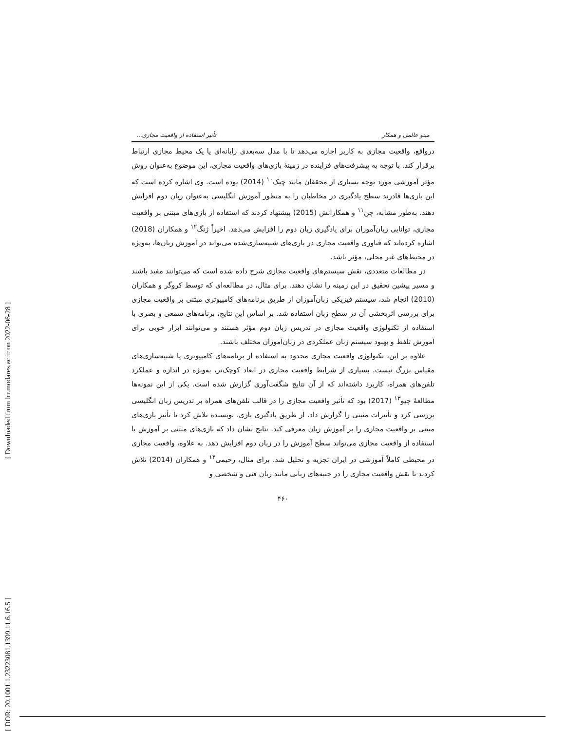[ Downloaded from lrr.modares.ac.ir on 2022-06-28 ]
[ DOR: 20.1001.1.23223081.1399.11.6.16.5 ]
مینو عالمی و همکار تأثیر استفاده از واقعیت مجازی...
درواقع، واقعیت مجازی به کاربر اجازه می‌دهد تا با مدل سه‌بعدی رایانه‌ای یا یک محیط مجازی ارتباط برقرار کند. با توجه به پیشرفت‌های فزاینده در زمینهٔ بازی‌های واقعیت مجازی، این موضوع به‌عنوان روش مؤثر آموزشی مورد توجه بسیاری از محققان مانند چیک<sup>۱۰</sup> (2014) بوده است. وی اشاره کرده است که این بازی‌ها قادرند سطح یادگیری در مخاطبان را به منظور آموزش انگلیسی به‌عنوان زبان دوم افزایش دهند. به‌طور مشابه، چن<sup>۱۱</sup> و همکارانش (2015) پیشنهاد کردند که استفاده از بازی‌های مبتنی بر واقعیت مجازی، توانایی زبان‌آموزان برای یادگیری زبان دوم را افزایش می‌دهد. اخیراً ژنگ<sup>۱۲</sup> و همکاران (2018) اشاره کرده‌اند که فناوری واقعیت مجازی در بازی‌های شبیه‌سازی‌شده می‌تواند در آموزش زبان‌ها، به‌ویژه در محیط‌های غیر محلی، مؤثر باشد.
در مطالعات متعددی، نقش سیستم‌های واقعیت مجازی شرح داده شده است که می‌توانند مفید باشند و مسیر پیشین تحقیق در این زمینه را نشان دهند. برای مثال، در مطالعه‌ای که توسط کروگر و همکاران (2010) انجام شد، سیستم فیزیکی زبان‌آموزان از طریق برنامه‌های کامپیوتری مبتنی بر واقعیت مجازی برای بررسی اثربخشی آن در سطح زبان استفاده شد. بر اساس این نتایج، برنامه‌های سمعی و بصری با استفاده از تکنولوژی واقعیت مجازی در تدریس زبان دوم مؤثر هستند و می‌توانند ابزار خوبی برای آموزش تلفظ و بهبود سیستم زبان عملکردی در زبان‌آموزان مختلف باشند.
علاوه بر این، تکنولوژی واقعیت مجازی محدود به استفاده از برنامه‌های کامپیوتری یا شبیه‌سازی‌های مقیاس بزرگ نیست. بسیاری از شرایط واقعیت مجازی در ابعاد کوچک‌تر، به‌ویژه در اندازه و عملکرد تلفن‌های همراه، کاربرد داشته‌اند که از آن نتایج شگفت‌آوری گزارش شده است. یکی از این نمونه‌ها مطالعهٔ چیو<sup>۱۳</sup> (2017) بود که تأثیر واقعیت مجازی را در قالب تلفن‌های همراه بر تدریس زبان انگلیسی بررسی کرد و تأثیرات مثبتی را گزارش داد. از طریق یادگیری بازی، نویسنده تلاش کرد تا تأثیر بازی‌های مبتنی بر واقعیت مجازی را بر آموزش زبان معرفی کند. نتایج نشان داد که بازی‌های مبتنی بر آموزش با استفاده از واقعیت مجازی می‌تواند سطح آموزش را در زبان دوم افزایش دهد. به علاوه، واقعیت مجازی در محیطی کاملاً آموزشی در ایران تجزیه و تحلیل شد. برای مثال، رحیمی<sup>۱۴</sup> و همکاران (2014) تلاش کردند تا نقش واقعیت مجازی را در جنبه‌های زبانی مانند زبان فنی و شخصی و
۴۶۰